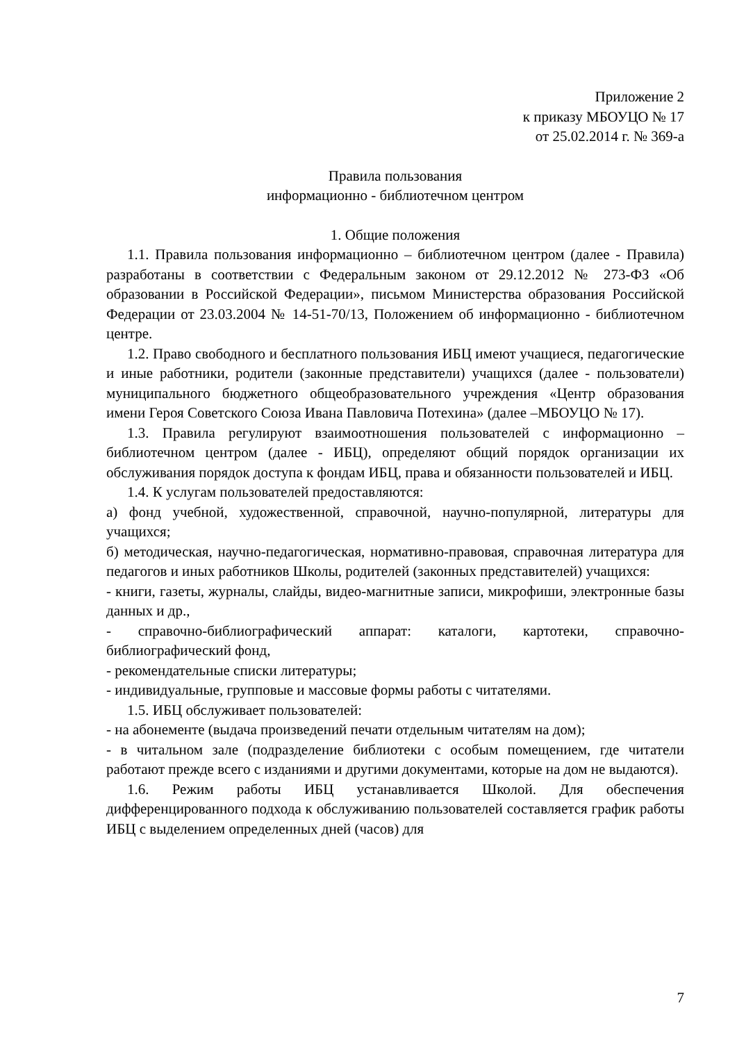Приложение 2
к приказу МБОУЦО № 17
от 25.02.2014 г. № 369-а
Правила пользования
информационно - библиотечном центром
1. Общие положения
1.1. Правила пользования информационно – библиотечном центром (далее - Правила) разработаны в соответствии с Федеральным законом от 29.12.2012 № 273-ФЗ «Об образовании в Российской Федерации», письмом Министерства образования Российской Федерации от 23.03.2004 № 14-51-70/13, Положением об информационно - библиотечном центре.
1.2. Право свободного и бесплатного пользования ИБЦ имеют учащиеся, педагогические и иные работники, родители (законные представители) учащихся (далее - пользователи) муниципального бюджетного общеобразовательного учреждения «Центр образования имени Героя Советского Союза Ивана Павловича Потехина» (далее –МБОУЦО № 17).
1.3. Правила регулируют взаимоотношения пользователей с информационно – библиотечном центром (далее - ИБЦ), определяют общий порядок организации их обслуживания порядок доступа к фондам ИБЦ, права и обязанности пользователей и ИБЦ.
1.4. К услугам пользователей предоставляются:
а) фонд учебной, художественной, справочной, научно-популярной, литературы для учащихся;
б) методическая, научно-педагогическая, нормативно-правовая, справочная литература для педагогов и иных работников Школы, родителей (законных представителей) учащихся:
- книги, газеты, журналы, слайды, видео-магнитные записи, микрофиши, электронные базы данных и др.,
- справочно-библиографический аппарат: каталоги, картотеки, справочно-библиографический фонд,
- рекомендательные списки литературы;
- индивидуальные, групповые и массовые формы работы с читателями.
1.5. ИБЦ обслуживает пользователей:
- на абонементе (выдача произведений печати отдельным читателям на дом);
- в читальном зале (подразделение библиотеки с особым помещением, где читатели работают прежде всего с изданиями и другими документами, которые на дом не выдаются).
1.6. Режим работы ИБЦ устанавливается Школой. Для обеспечения дифференцированного подхода к обслуживанию пользователей составляется график работы ИБЦ с выделением определенных дней (часов) для
7